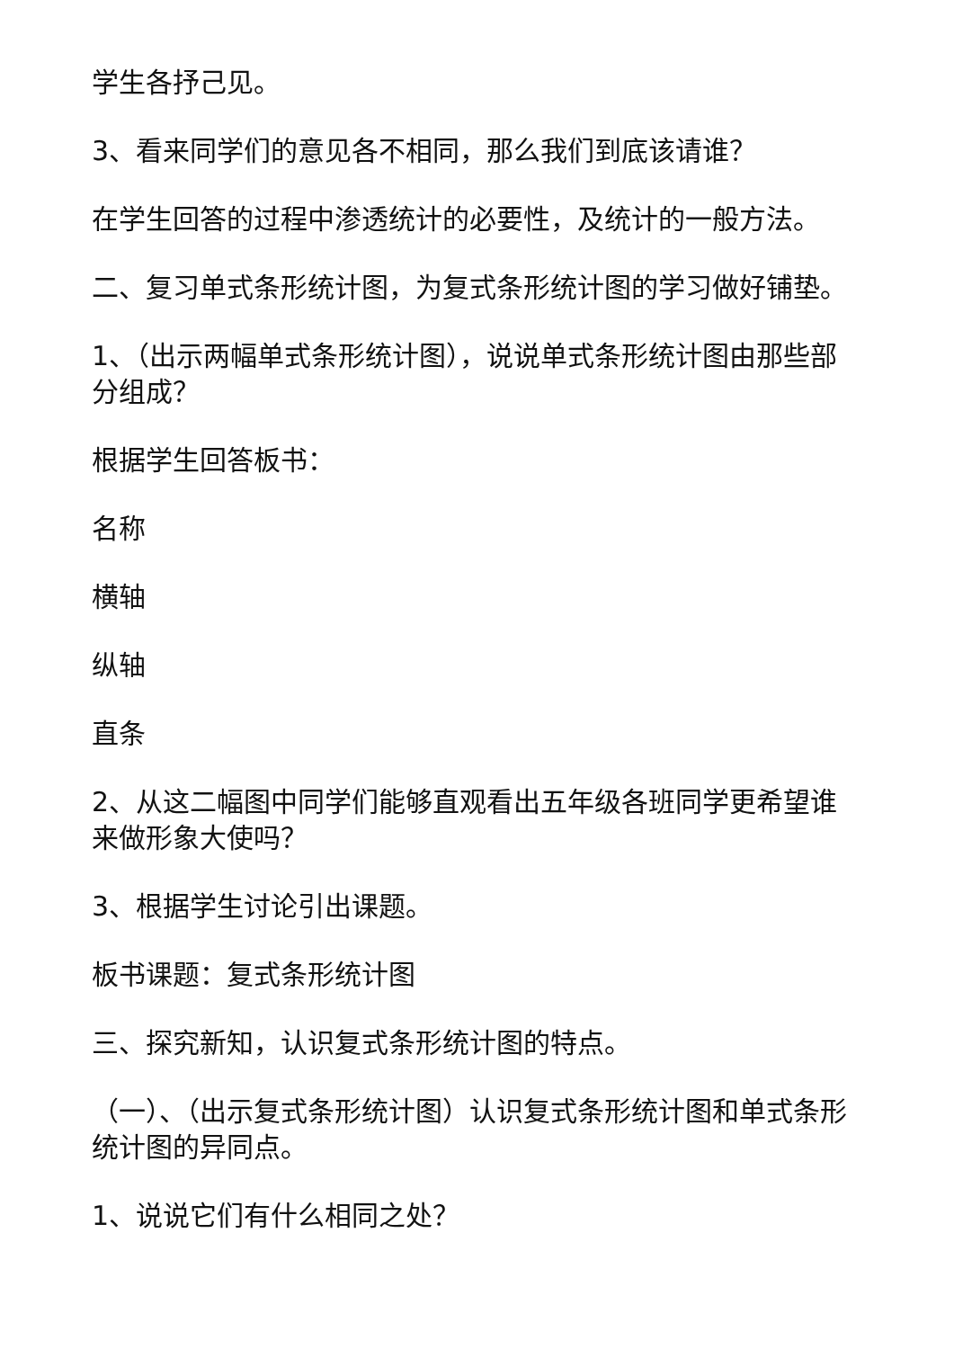学生各抒己见。
3、看来同学们的意见各不相同，那么我们到底该请谁？
在学生回答的过程中渗透统计的必要性，及统计的一般方法。
二、复习单式条形统计图，为复式条形统计图的学习做好铺垫。
1、（出示两幅单式条形统计图），说说单式条形统计图由那些部分组成？
根据学生回答板书：
名称
横轴
纵轴
直条
2、从这二幅图中同学们能够直观看出五年级各班同学更希望谁来做形象大使吗？
3、根据学生讨论引出课题。
板书课题：复式条形统计图
三、探究新知，认识复式条形统计图的特点。
（一）、（出示复式条形统计图）认识复式条形统计图和单式条形统计图的异同点。
1、说说它们有什么相同之处？